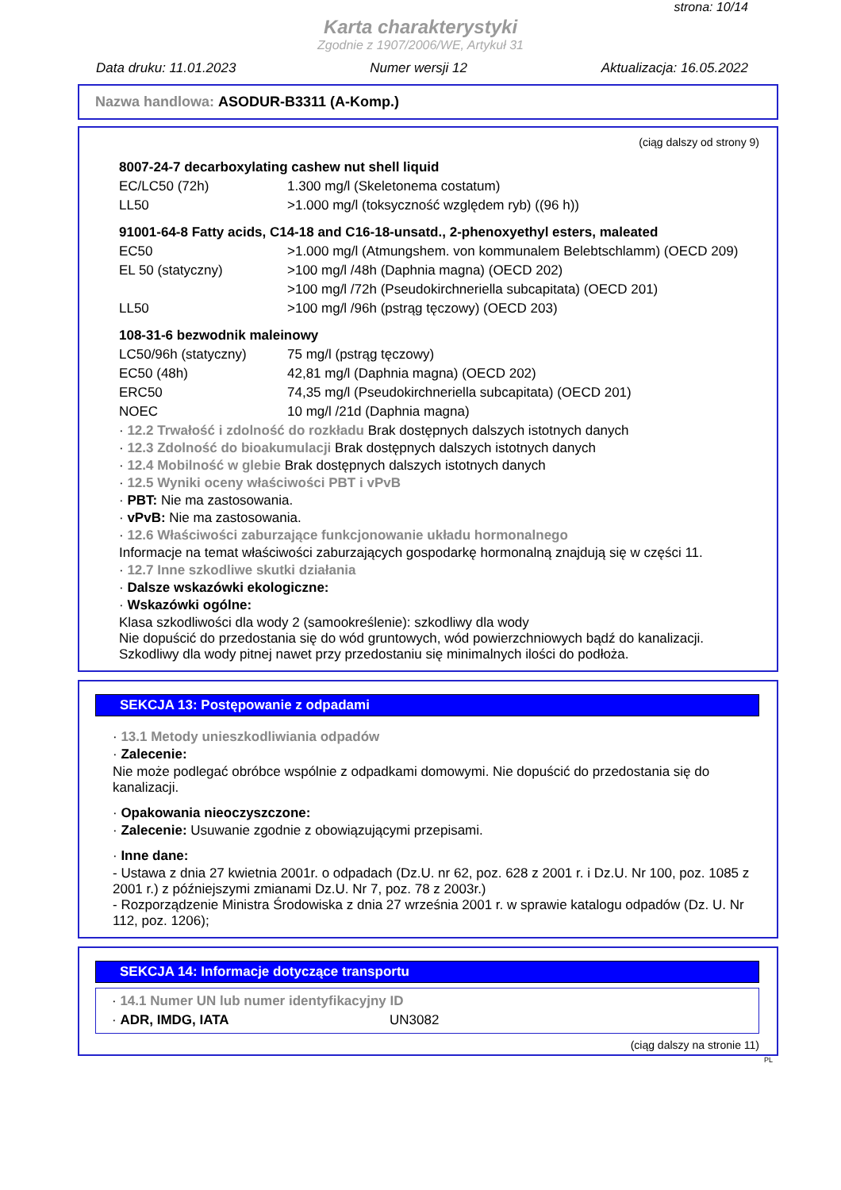strona: 10/14
Karta charakterystyki
Zgodnie z 1907/2006/WE, Artykuł 31
Data druku: 11.01.2023 Numer wersji 12 Aktualizacja: 16.05.2022
Nazwa handlowa: ASODUR-B3311 (A-Komp.)
(ciąg dalszy od strony 9)
8007-24-7 decarboxylating cashew nut shell liquid
| EC/LC50 (72h) | 1.300 mg/l (Skeletonema costatum) |
| LL50 | >1.000 mg/l (toksyczność względem ryb) ((96 h)) |
91001-64-8 Fatty acids, C14-18 and C16-18-unsatd., 2-phenoxyethyl esters, maleated
| EC50 | >1.000 mg/l (Atmungshem. von kommunalem Belebtschlamm) (OECD 209) |
| EL 50 (statyczny) | >100 mg/l /48h (Daphnia magna) (OECD 202) |
| | >100 mg/l /72h (Pseudokirchneriella subcapitata) (OECD 201) |
| LL50 | >100 mg/l /96h (pstrąg tęczowy) (OECD 203) |
108-31-6 bezwodnik maleinowy
| LC50/96h (statyczny) | 75 mg/l (pstrąg tęczowy) |
| EC50 (48h) | 42,81 mg/l (Daphnia magna) (OECD 202) |
| ERC50 | 74,35 mg/l (Pseudokirchneriella subcapitata) (OECD 201) |
| NOEC | 10 mg/l /21d (Daphnia magna) |
· 12.2 Trwałość i zdolność do rozkładu Brak dostępnych dalszych istotnych danych
· 12.3 Zdolność do bioakumulacji Brak dostępnych dalszych istotnych danych
· 12.4 Mobilność w glebie Brak dostępnych dalszych istotnych danych
· 12.5 Wyniki oceny właściwości PBT i vPvB
· PBT: Nie ma zastosowania.
· vPvB: Nie ma zastosowania.
· 12.6 Właściwości zaburzające funkcjonowanie układu hormonalnego
Informacje na temat właściwości zaburzających gospodarkę hormonalną znajdują się w części 11.
· 12.7 Inne szkodliwe skutki działania
· Dalsze wskazówki ekologiczne:
· Wskazówki ogólne:
Klasa szkodliwości dla wody 2 (samookreślenie): szkodliwy dla wody
Nie dopuścić do przedostania się do wód gruntowych, wód powierzchniowych bądź do kanalizacji.
Szkodliwy dla wody pitnej nawet przy przedostaniu się minimalnych ilości do podłoża.
SEKCJA 13: Postępowanie z odpadami
· 13.1 Metody unieszkodliwiania odpadów
· Zalecenie:
Nie może podlegać obróbce wspólnie z odpadkami domowymi. Nie dopuścić do przedostania się do kanalizacji.
· Opakowania nieoczyszczone:
· Zalecenie: Usuwanie zgodnie z obowiązującymi przepisami.
· Inne dane:
- Ustawa z dnia 27 kwietnia 2001r. o odpadach (Dz.U. nr 62, poz. 628 z 2001 r. i Dz.U. Nr 100, poz. 1085 z 2001 r.) z późniejszymi zmianami Dz.U. Nr 7, poz. 78 z 2003r.)
- Rozporządzenie Ministra Środowiska z dnia 27 września 2001 r. w sprawie katalogu odpadów (Dz. U. Nr 112, poz. 1206);
SEKCJA 14: Informacje dotyczące transportu
· 14.1 Numer UN lub numer identyfikacyjny ID
| · ADR, IMDG, IATA | UN3082 |
(ciąg dalszy na stronie 11)
PL